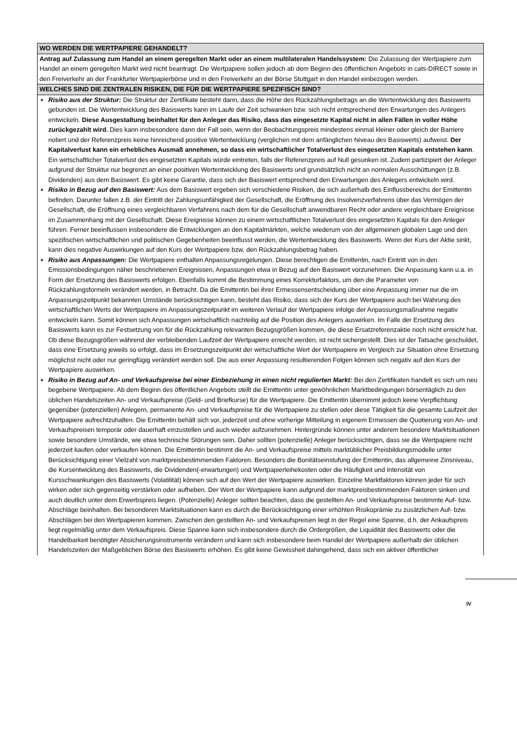| WO WERDEN DIE WERTPAPIERE GEHANDELT? |
| Antrag auf Zulassung zum Handel an einem geregelten Markt oder an einem multilateralen Handelssystem: Die Zulassung der Wertpapiere zum Handel an einem geregelten Markt wird nicht beantragt. Die Wertpapiere sollen jedoch ab dem Beginn des öffentlichen Angebots in cats-DIRECT sowie in den Freiverkehr an der Frankfurter Wertpapierbörse und in den Freiverkehr an der Börse Stuttgart in den Handel einbezogen werden. |
| WELCHES SIND DIE ZENTRALEN RISIKEN, DIE FÜR DIE WERTPAPIERE SPEZIFISCH SIND? |
| Risiko aus der Struktur: Die Struktur der Zertifikate besteht darin, dass die Höhe des Rückzahlungsbetrags an die Wertentwicklung des Basiswerts gebunden ist. Die Wertentwicklung des Basiswerts kann im Laufe der Zeit schwanken bzw. sich nicht entsprechend den Erwartungen des Anlegers entwickeln. Diese Ausgestaltung beinhaltet für den Anleger das Risiko, dass das eingesetzte Kapital nicht in allen Fällen in voller Höhe zurückgezahlt wird. Dies kann insbesondere dann der Fall sein, wenn der Beobachtungspreis mindestens einmal kleiner oder gleich der Barriere notiert und der Referenzpreis keine hinreichend positive Wertentwicklung (verglichen mit dem anfänglichen Niveau des Basiswerts) aufweist. Der Kapitalverlust kann ein erhebliches Ausmaß annehmen, so dass ein wirtschaftlicher Totalverlust des eingesetzten Kapitals entstehen kann . Ein wirtschaftlicher Totalverlust des eingesetzten Kapitals würde eintreten, falls der Referenzpreis auf Null gesunken ist. Zudem partizipiert der Anleger aufgrund der Struktur nur begrenzt an einer positiven Wertentwicklung des Basiswerts und grundsätzlich nicht an normalen Ausschüttungen (z.B. Dividenden) aus dem Basiswert. Es gibt keine Garantie, dass sich der Basiswert entsprechend den Erwartungen des Anlegers entwickeln wird. Risiko in Bezug auf den Basiswert: Aus dem Basiswert ergeben sich verschiedene Risiken, die sich außerhalb des Einflussbereichs der Emittentin befinden. Darunter fallen z.B. der Eintritt der Zahlungsunfähigkeit der Gesellschaft, die Eröffnung des Insolvenzverfahrens über das Vermögen der Gesellschaft, die Eröffnung eines vergleichbaren Verfahrens nach dem für die Gesellschaft anwendbaren Recht oder andere vergleichbare Ereignisse im Zusammenhang mit der Gesellschaft. Diese Ereignisse können zu einem wirtschaftlichen Totalverlust des eingesetzten Kapitals für den Anleger führen. Ferner beeinflussen insbesondere die Entwicklungen an den Kapitalmärkten, welche wiederum von der allgemeinen globalen Lage und den spezifischen wirtschaftlichen und politischen Gegebenheiten beeinflusst werden, die Wertentwicklung des Basiswerts. Wenn der Kurs der Aktie sinkt, kann dies negative Auswirkungen auf den Kurs der Wertpapiere bzw. den Rückzahlungsbetrag haben. Risiko aus Anpassungen: Die Wertpapiere enthalten Anpassungsregelungen. Diese berechtigen die Emittentin, nach Eintritt von in den Emissionsbedingungen näher beschriebenen Ereignissen, Anpassungen etwa in Bezug auf den Basiswert vorzunehmen. Die Anpassung kann u.a. in Form der Ersetzung des Basiswerts erfolgen. Ebenfalls kommt die Bestimmung eines Korrekturfaktors, um den die Parameter von Rückzahlungsformeln verändert werden, in Betracht. Da die Emittentin bei ihrer Ermessensentscheidung über eine Anpassung immer nur die im Anpassungszeitpunkt bekannten Umstände berücksichtigen kann, besteht das Risiko, dass sich der Kurs der Wertpapiere auch bei Wahrung des wirtschaftlichen Werts der Wertpapiere im Anpassungszeitpunkt im weiteren Verlauf der Wertpapiere infolge der Anpassungsmaßnahme negativ entwickeln kann. Somit können sich Anpassungen wirtschaftlich nachteilig auf die Position des Anlegers auswirken. Im Falle der Ersetzung des Basiswerts kann es zur Festsetzung von für die Rückzahlung relevanten Bezugsgrößen kommen, die diese Ersatzreferenzaktie noch nicht erreicht hat. Ob diese Bezugsgrößen während der verbleibenden Laufzeit der Wertpapiere erreicht werden, ist nicht sichergestellt. Dies ist der Tatsache geschuldet, dass eine Ersetzung jeweils so erfolgt, dass im Ersetzungszeitpunkt der wirtschaftliche Wert der Wertpapiere im Vergleich zur Situation ohne Ersetzung möglichst nicht oder nur geringfügig verändert werden soll. Die aus einer Anpassung resultierenden Folgen können sich negativ auf den Kurs der Wertpapiere auswirken. Risiko in Bezug auf An- und Verkaufspreise bei einer Einbeziehung in einen nicht regulierten Markt: Bei den Zertifikaten handelt es sich um neu begebene Wertpapiere. Ab dem Beginn des öffentlichen Angebots stellt die Emittentin unter gewöhnlichen Marktbedingungen börsentäglich zu den üblichen Handelszeiten An- und Verkaufspreise (Geld- und Briefkurse) für die Wertpapiere. Die Emittentin übernimmt jedoch keine Verpflichtung gegenüber (potenziellen) Anlegern, permanente An- und Verkaufspreise für die Wertpapiere zu stellen oder diese Tätigkeit für die gesamte Laufzeit der Wertpapiere aufrechtzuhalten. Die Emittentin behält sich vor, jederzeit und ohne vorherige Mitteilung in eigenem Ermessen die Quotierung von An- und Verkaufspreisen temporär oder dauerhaft einzustellen und auch wieder aufzunehmen. Hintergründe können unter anderem besondere Marktsituationen sowie besondere Umstände, wie etwa technische Störungen sein. Daher sollten (potenzielle) Anleger berücksichtigen, dass sie die Wertpapiere nicht jederzeit kaufen oder verkaufen können. Die Emittentin bestimmt die An- und Verkaufspreise mittels marktüblicher Preisbildungsmodelle unter Berücksichtigung einer Vielzahl von marktpreisbestimmenden Faktoren. Besonders die Bonitätseinstufung der Emittentin, das allgemeine Zinsniveau, die Kursentwicklung des Basiswerts, die Dividenden(-erwartungen) und Wertpapierleihekosten oder die Häufigkeit und Intensität von Kursschwankungen des Basiswerts (Volatilität) können sich auf den Wert der Wertpapiere auswirken. Einzelne Marktfaktoren können jeder für sich wirken oder sich gegenseitig verstärken oder aufheben. Der Wert der Wertpapiere kann aufgrund der marktpreisbestimmenden Faktoren sinken und auch deutlich unter dem Erwerbspreis liegen. (Potenzielle) Anleger sollten beachten, dass die gestellten An- und Verkaufspreise bestimmte Auf- bzw. Abschläge beinhalten. Bei besonderen Marktsituationen kann es durch die Berücksichtigung einer erhöhten Risikoprämie zu zusätzlichen Auf- bzw. Abschlägen bei den Wertpapieren kommen. Zwischen den gestellten An- und Verkaufspreisen liegt in der Regel eine Spanne, d.h. der Ankaufspreis liegt regelmäßig unter dem Verkaufspreis. Diese Spanne kann sich insbesondere durch die Ordergrößen, die Liquidität des Basiswerts oder die Handelbarkeit benötigter Absicherungsinstrumente verändern und kann sich insbesondere beim Handel der Wertpapiere außerhalb der üblichen Handelszeiten der Maßgeblichen Börse des Basiswerts erhöhen. Es gibt keine Gewissheit dahingehend, dass sich ein aktiver öffentlicher |
IV